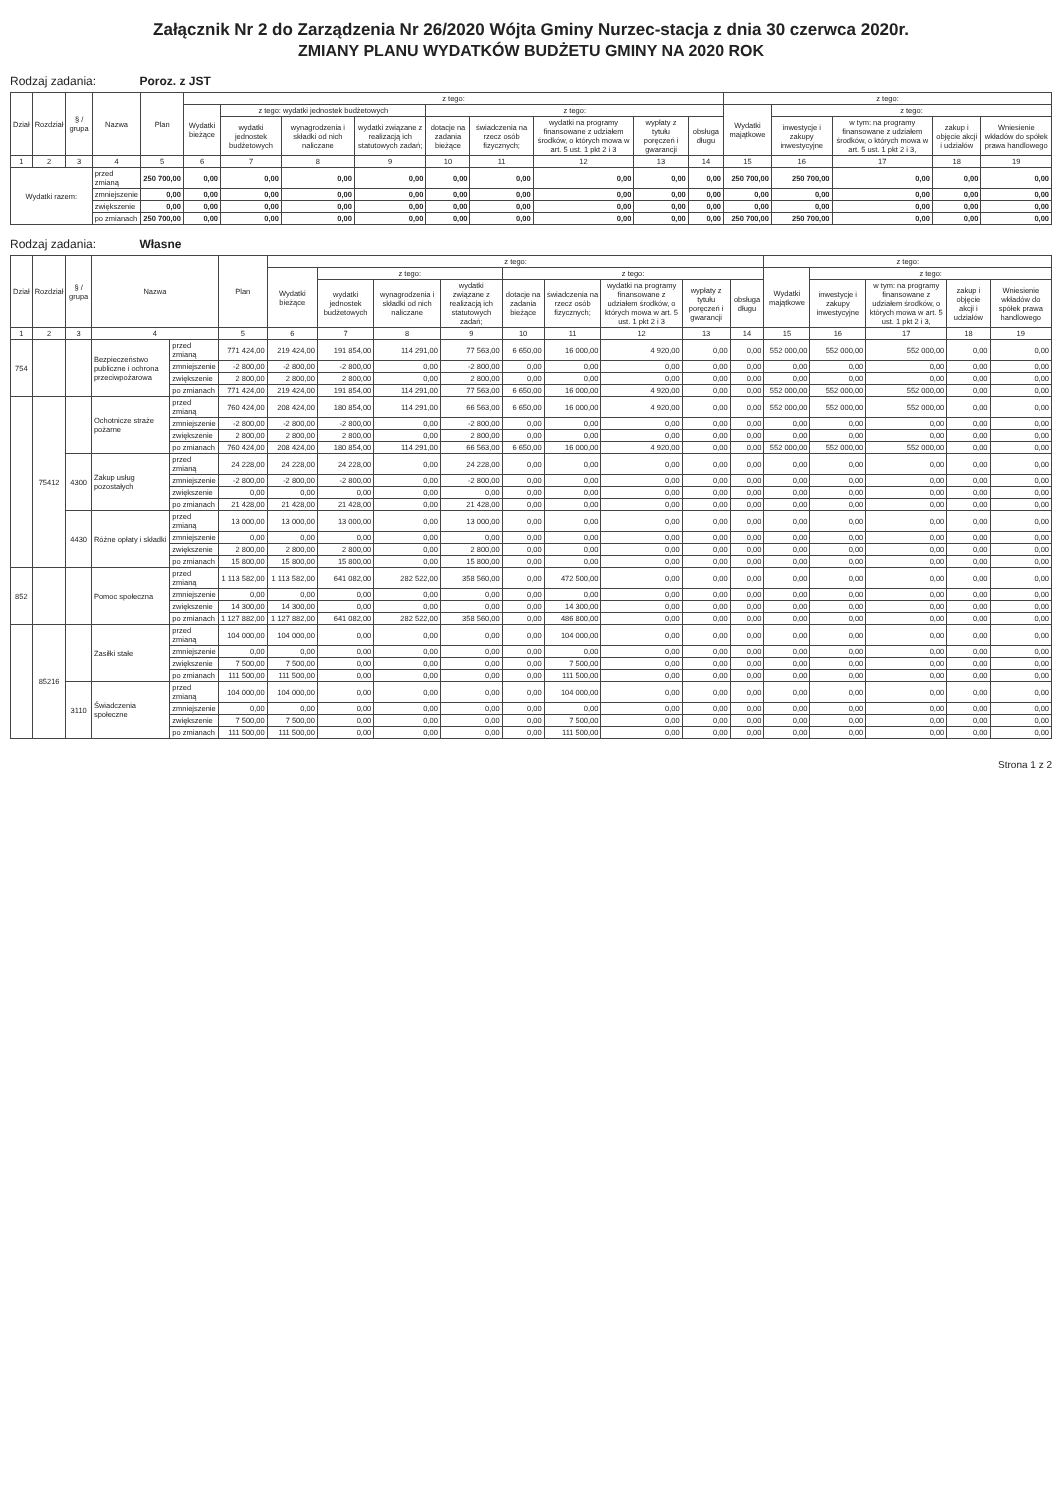Załącznik Nr 2 do Zarządzenia Nr 26/2020 Wójta Gminy Nurzec-stacja z dnia 30 czerwca 2020r.
ZMIANY PLANU WYDATKÓW BUDŻETU GMINY NA 2020 ROK
Rodzaj zadania: Poroz. z JST
| Dział | Rozdział | § / grupa | Nazwa | | Plan | z tego: | | | | | | | | | z tego: | | | | |
| --- | --- | --- | --- | --- | --- | --- | --- | --- | --- | --- | --- | --- | --- | --- | --- | --- | --- | --- | --- |
| | | | | | | Wydatki bieżące | z tego: wydatki jednostek budżetowych | | | z tego: | | | | | Wydatki majątkowe | z tego: | | | |
| | | | | | | | wydatki jednostek budżetowych | wynagrodzenia i składki od nich naliczane | wydatki związane z realizacją ich statutowych zadań; | dotacje na zadania bieżące | świadczenia na rzecz osób fizycznych; | wydatki na programy finansowane z udziałem środków, o których mowa w art. 5 ust. 1 pkt 2 i 3 | wypłaty z tytułu poręczeń i gwarancji | obsługa długu | | inwestycje i zakupy inwestycyjne | w tym: na programy finansowane z udziałem środków, o których mowa w art. 5 ust. 1 pkt 2 i 3, | zakup i objęcie akcji i udziałów | Wniesienie wkładów do spółek prawa handlowego |
| 1 | 2 | 3 | 4 | | 5 | 6 | 7 | 8 | 9 | 10 | 11 | 12 | 13 | 14 | 15 | 16 | 17 | 18 | 19 |
| Wydatki razem: | | | | przed zmianą | 250 700,00 | 0,00 | 0,00 | 0,00 | 0,00 | 0,00 | 0,00 | 0,00 | 0,00 | 0,00 | 250 700,00 | 250 700,00 | 0,00 | 0,00 | 0,00 |
| | | | | zmniejszenie | 0,00 | 0,00 | 0,00 | 0,00 | 0,00 | 0,00 | 0,00 | 0,00 | 0,00 | 0,00 | 0,00 | 0,00 | 0,00 | 0,00 | 0,00 |
| | | | | zwiększenie | 0,00 | 0,00 | 0,00 | 0,00 | 0,00 | 0,00 | 0,00 | 0,00 | 0,00 | 0,00 | 0,00 | 0,00 | 0,00 | 0,00 | 0,00 |
| | | | | po zmianach | 250 700,00 | 0,00 | 0,00 | 0,00 | 0,00 | 0,00 | 0,00 | 0,00 | 0,00 | 0,00 | 250 700,00 | 250 700,00 | 0,00 | 0,00 | 0,00 |
Rodzaj zadania: Własne
| Dział | Rozdział | § / grupa | Nazwa | | Plan | z tego: | | | | | | | | | z tego: | | | | |
| --- | --- | --- | --- | --- | --- | --- | --- | --- | --- | --- | --- | --- | --- | --- | --- | --- | --- | --- | --- |
| | | | | | | Wydatki bieżące | z tego: | | | z tego: | | | | | Wydatki majątkowe | z tego: | | | |
| | | | | | | | wydatki jednostek budżetowych | wynagrodzenia i składki od nich naliczane | wydatki związane z realizacją ich statutowych zadań; | dotacje na zadania bieżące | świadczenia na rzecz osób fizycznych; | wydatki na programy finansowane z udziałem środków, o których mowa w art. 5 ust. 1 pkt 2 i 3 | wypłaty z tytułu poręczeń i gwarancji | obsługa długu | | inwestycje i zakupy inwestycyjne | w tym: na programy finansowane z udziałem środków, o których mowa w art. 5 ust. 1 pkt 2 i 3, | zakup i objęcie akcji i udziałów | Wniesienie wkładów do spółek prawa handlowego |
| 1 | 2 | 3 | 4 | | 5 | 6 | 7 | 8 | 9 | 10 | 11 | 12 | 13 | 14 | 15 | 16 | 17 | 18 | 19 |
| 754 | | | Bezpieczeństwo publiczne i ochrona przeciwpożarowa | przed zmianą | 771 424,00 | 219 424,00 | 191 854,00 | 114 291,00 | 77 563,00 | 6 650,00 | 16 000,00 | 4 920,00 | 0,00 | 0,00 | 552 000,00 | 552 000,00 | 552 000,00 | 0,00 | 0,00 |
| | | | | zmniejszenie | -2 800,00 | -2 800,00 | -2 800,00 | 0,00 | -2 800,00 | 0,00 | 0,00 | 0,00 | 0,00 | 0,00 | 0,00 | 0,00 | 0,00 | 0,00 | 0,00 |
| | | | | zwiększenie | 2 800,00 | 2 800,00 | 2 800,00 | 0,00 | 2 800,00 | 0,00 | 0,00 | 0,00 | 0,00 | 0,00 | 0,00 | 0,00 | 0,00 | 0,00 | 0,00 |
| | | | | po zmianach | 771 424,00 | 219 424,00 | 191 854,00 | 114 291,00 | 77 563,00 | 6 650,00 | 16 000,00 | 4 920,00 | 0,00 | 0,00 | 552 000,00 | 552 000,00 | 552 000,00 | 0,00 | 0,00 |
| | 75412 | | Ochotnicze straże pożarne | przed zmianą | 760 424,00 | 208 424,00 | 180 854,00 | 114 291,00 | 66 563,00 | 6 650,00 | 16 000,00 | 4 920,00 | 0,00 | 0,00 | 552 000,00 | 552 000,00 | 552 000,00 | 0,00 | 0,00 |
| | | | | zmniejszenie | -2 800,00 | -2 800,00 | -2 800,00 | 0,00 | -2 800,00 | 0,00 | 0,00 | 0,00 | 0,00 | 0,00 | 0,00 | 0,00 | 0,00 | 0,00 | 0,00 |
| | | | | zwiększenie | 2 800,00 | 2 800,00 | 2 800,00 | 0,00 | 2 800,00 | 0,00 | 0,00 | 0,00 | 0,00 | 0,00 | 0,00 | 0,00 | 0,00 | 0,00 | 0,00 |
| | | | | po zmianach | 760 424,00 | 208 424,00 | 180 854,00 | 114 291,00 | 66 563,00 | 6 650,00 | 16 000,00 | 4 920,00 | 0,00 | 0,00 | 552 000,00 | 552 000,00 | 552 000,00 | 0,00 | 0,00 |
| | | 4300 | Zakup usług pozostałych | przed zmianą | 24 228,00 | 24 228,00 | 24 228,00 | 0,00 | 24 228,00 | 0,00 | 0,00 | 0,00 | 0,00 | 0,00 | 0,00 | 0,00 | 0,00 | 0,00 | 0,00 |
| | | | | zmniejszenie | -2 800,00 | -2 800,00 | -2 800,00 | 0,00 | -2 800,00 | 0,00 | 0,00 | 0,00 | 0,00 | 0,00 | 0,00 | 0,00 | 0,00 | 0,00 | 0,00 |
| | | | | zwiększenie | 0,00 | 0,00 | 0,00 | 0,00 | 0,00 | 0,00 | 0,00 | 0,00 | 0,00 | 0,00 | 0,00 | 0,00 | 0,00 | 0,00 | 0,00 |
| | | | | po zmianach | 21 428,00 | 21 428,00 | 21 428,00 | 0,00 | 21 428,00 | 0,00 | 0,00 | 0,00 | 0,00 | 0,00 | 0,00 | 0,00 | 0,00 | 0,00 | 0,00 |
| | | 4430 | Różne opłaty i składki | przed zmianą | 13 000,00 | 13 000,00 | 13 000,00 | 0,00 | 13 000,00 | 0,00 | 0,00 | 0,00 | 0,00 | 0,00 | 0,00 | 0,00 | 0,00 | 0,00 | 0,00 |
| | | | | zmniejszenie | 0,00 | 0,00 | 0,00 | 0,00 | 0,00 | 0,00 | 0,00 | 0,00 | 0,00 | 0,00 | 0,00 | 0,00 | 0,00 | 0,00 | 0,00 |
| | | | | zwiększenie | 2 800,00 | 2 800,00 | 2 800,00 | 0,00 | 2 800,00 | 0,00 | 0,00 | 0,00 | 0,00 | 0,00 | 0,00 | 0,00 | 0,00 | 0,00 | 0,00 |
| | | | | po zmianach | 15 800,00 | 15 800,00 | 15 800,00 | 0,00 | 15 800,00 | 0,00 | 0,00 | 0,00 | 0,00 | 0,00 | 0,00 | 0,00 | 0,00 | 0,00 | 0,00 |
| 852 | | | Pomoc społeczna | przed zmianą | 1 113 582,00 | 1 113 582,00 | 641 082,00 | 282 522,00 | 358 560,00 | 0,00 | 472 500,00 | 0,00 | 0,00 | 0,00 | 0,00 | 0,00 | 0,00 | 0,00 | 0,00 |
| | | | | zmniejszenie | 0,00 | 0,00 | 0,00 | 0,00 | 0,00 | 0,00 | 0,00 | 0,00 | 0,00 | 0,00 | 0,00 | 0,00 | 0,00 | 0,00 | 0,00 |
| | | | | zwiększenie | 14 300,00 | 14 300,00 | 0,00 | 0,00 | 0,00 | 0,00 | 14 300,00 | 0,00 | 0,00 | 0,00 | 0,00 | 0,00 | 0,00 | 0,00 | 0,00 |
| | | | | po zmianach | 1 127 882,00 | 1 127 882,00 | 641 082,00 | 282 522,00 | 358 560,00 | 0,00 | 486 800,00 | 0,00 | 0,00 | 0,00 | 0,00 | 0,00 | 0,00 | 0,00 | 0,00 |
| | 85216 | | Zasiłki stałe | przed zmianą | 104 000,00 | 104 000,00 | 0,00 | 0,00 | 0,00 | 0,00 | 104 000,00 | 0,00 | 0,00 | 0,00 | 0,00 | 0,00 | 0,00 | 0,00 | 0,00 |
| | | | | zmniejszenie | 0,00 | 0,00 | 0,00 | 0,00 | 0,00 | 0,00 | 0,00 | 0,00 | 0,00 | 0,00 | 0,00 | 0,00 | 0,00 | 0,00 | 0,00 |
| | | | | zwiększenie | 7 500,00 | 7 500,00 | 0,00 | 0,00 | 0,00 | 0,00 | 7 500,00 | 0,00 | 0,00 | 0,00 | 0,00 | 0,00 | 0,00 | 0,00 | 0,00 |
| | | | | po zmianach | 111 500,00 | 111 500,00 | 0,00 | 0,00 | 0,00 | 0,00 | 111 500,00 | 0,00 | 0,00 | 0,00 | 0,00 | 0,00 | 0,00 | 0,00 | 0,00 |
| | | 3110 | Świadczenia społeczne | przed zmianą | 104 000,00 | 104 000,00 | 0,00 | 0,00 | 0,00 | 0,00 | 104 000,00 | 0,00 | 0,00 | 0,00 | 0,00 | 0,00 | 0,00 | 0,00 | 0,00 |
| | | | | zmniejszenie | 0,00 | 0,00 | 0,00 | 0,00 | 0,00 | 0,00 | 0,00 | 0,00 | 0,00 | 0,00 | 0,00 | 0,00 | 0,00 | 0,00 | 0,00 |
| | | | | zwiększenie | 7 500,00 | 7 500,00 | 0,00 | 0,00 | 0,00 | 0,00 | 7 500,00 | 0,00 | 0,00 | 0,00 | 0,00 | 0,00 | 0,00 | 0,00 | 0,00 |
| | | | | po zmianach | 111 500,00 | 111 500,00 | 0,00 | 0,00 | 0,00 | 0,00 | 111 500,00 | 0,00 | 0,00 | 0,00 | 0,00 | 0,00 | 0,00 | 0,00 | 0,00 |
Strona 1 z 2